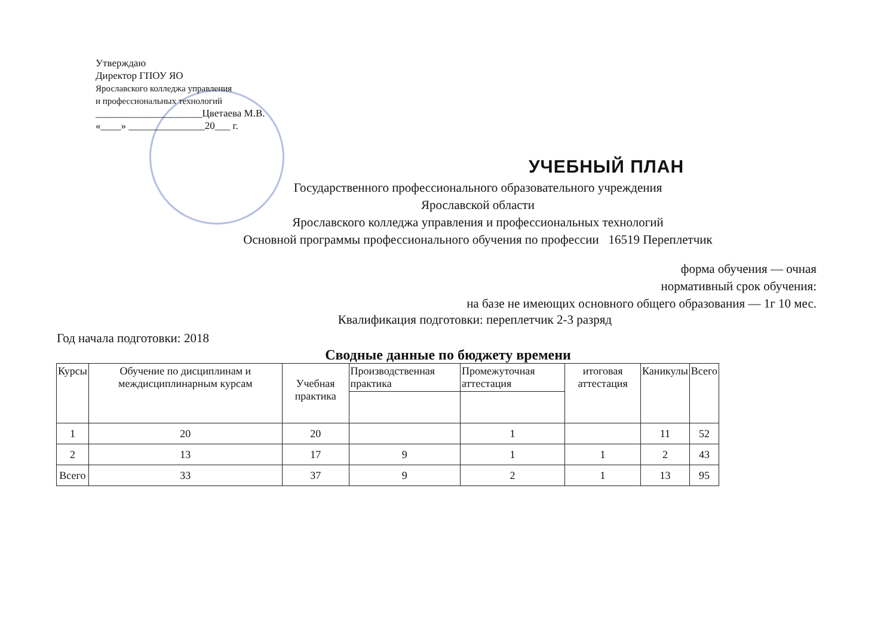Утверждаю
Директор ГПОУ ЯО
Ярославского колледжа управления
и профессиональных технологий
_____________________Цветаева М.В.
«____» _______________20___ г.
УЧЕБНЫЙ ПЛАН
Государственного профессионального образовательного учреждения
Ярославской области
Ярославского колледжа управления и профессиональных технологий
Основной программы профессионального обучения по профессии 16519 Переплетчик
форма обучения — очная
нормативный срок обучения:
на базе не имеющих основного общего образования — 1г 10 мес.
Квалификация подготовки: переплетчик 2-3 разряд
Год начала подготовки: 2018
Сводные данные по бюджету времени
| Курсы | Обучение по дисциплинам и междисциплинарным курсам | Учебная практика | Производственная практика | Промежуточная аттестация | итоговая аттестация | Каникулы | Всего |
| --- | --- | --- | --- | --- | --- | --- | --- |
| 1 | 20 | 20 | | 1 | | 11 | 52 |
| 2 | 13 | 17 | 9 | 1 | 1 | 2 | 43 |
| Всего | 33 | 37 | 9 | 2 | 1 | 13 | 95 |